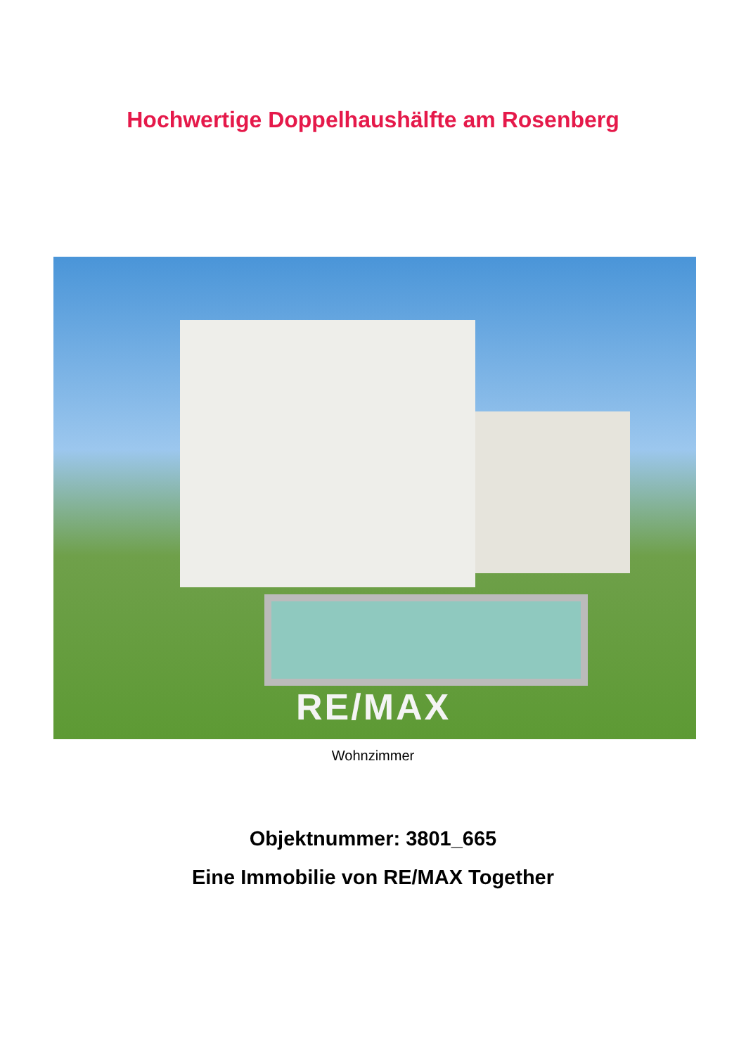Hochwertige Doppelhaushälfte am Rosenberg
RE/MAX
Wohnzimmer
Objektnummer: 3801_665
Eine Immobilie von RE/MAX Together